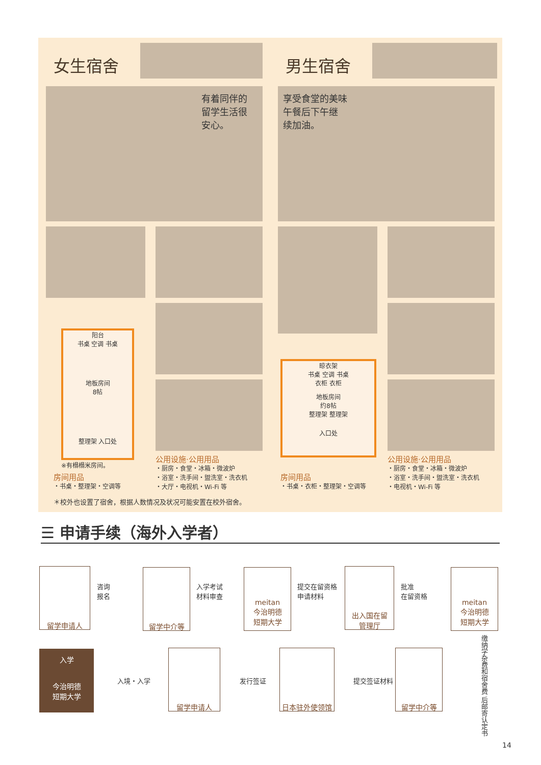女生宿舍
有着同伴的
留学生活很
安心。
阳台
书桌 空调 书桌
地板房间
8帖
整理架 入口处
※有榻榻米房间。
房间用品
・书桌・整理架・空调等
公用设施·公用用品
・厨房・食堂・冰箱・微波炉
・浴室・洗手间・盥洗室・洗衣机
・大厅・电视机・Wi-Fi 等
男生宿舍
享受食堂的美味
午餐后下午继
续加油。
晾衣架
书桌 空调 书桌
衣柜 衣柜
地板房间
约8帖
整理架 整理架
入口处
房间用品
・书桌・衣柜・整理架・空调等
公用设施·公用用品
・厨房・食堂・冰箱・微波炉
・浴室・洗手间・盥洗室・洗衣机
・电视机・Wi-Fi 等
＊校外也设置了宿舍，根据人数情况及状况可能安置在校外宿舍。
☰ 申请手续（海外入学者）
留学申请人
咨询
报名
留学中介等
入学考试
材料审查
meitan
今治明德
短期大学
提交在留资格
申请材料
出入国在留
管理厅
批准
在留资格
meitan
今治明德
短期大学
缴纳学杂费和宿舍费 后邮寄认定书
入学
今治明德
短期大学
入境・入学
留学申请人
发行签证
日本驻外使领馆
提交签证材料
留学中介等
14